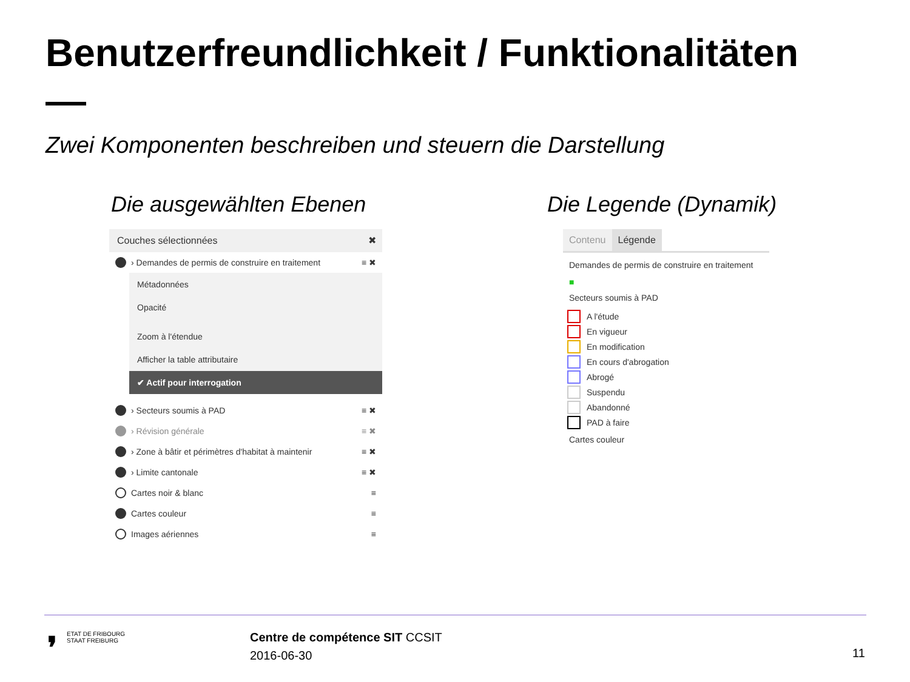Benutzerfreundlichkeit / Funktionalitäten
Zwei Komponenten beschreiben und steuern die Darstellung
Die ausgewählten Ebenen Die Legende (Dynamik)
Couches sélectionnées ✖
› Demandes de permis de construire en traitement ≡ ✖
Métadonnées
Opacité
Zoom à l'étendue
Afficher la table attributaire
✔ Actif pour interrogation
› Secteurs soumis à PAD ≡ ✖
› Révision générale ≡ ✖
› Zone à bâtir et périmètres d'habitat à maintenir ≡ ✖
› Limite cantonale ≡ ✖
Cartes noir & blanc ≡
Cartes couleur ≡
Images aériennes ≡
Contenu Légende
Demandes de permis de construire en traitement
■
Secteurs soumis à PAD
A l'étude
En vigueur
En modification
En cours d'abrogation
Abrogé
Suspendu
Abandonné
PAD à faire
Cartes couleur
❜
ETAT DE FRIBOURG
STAAT FREIBURG
Centre de compétence SIT CCSIT
2016-06-30
11